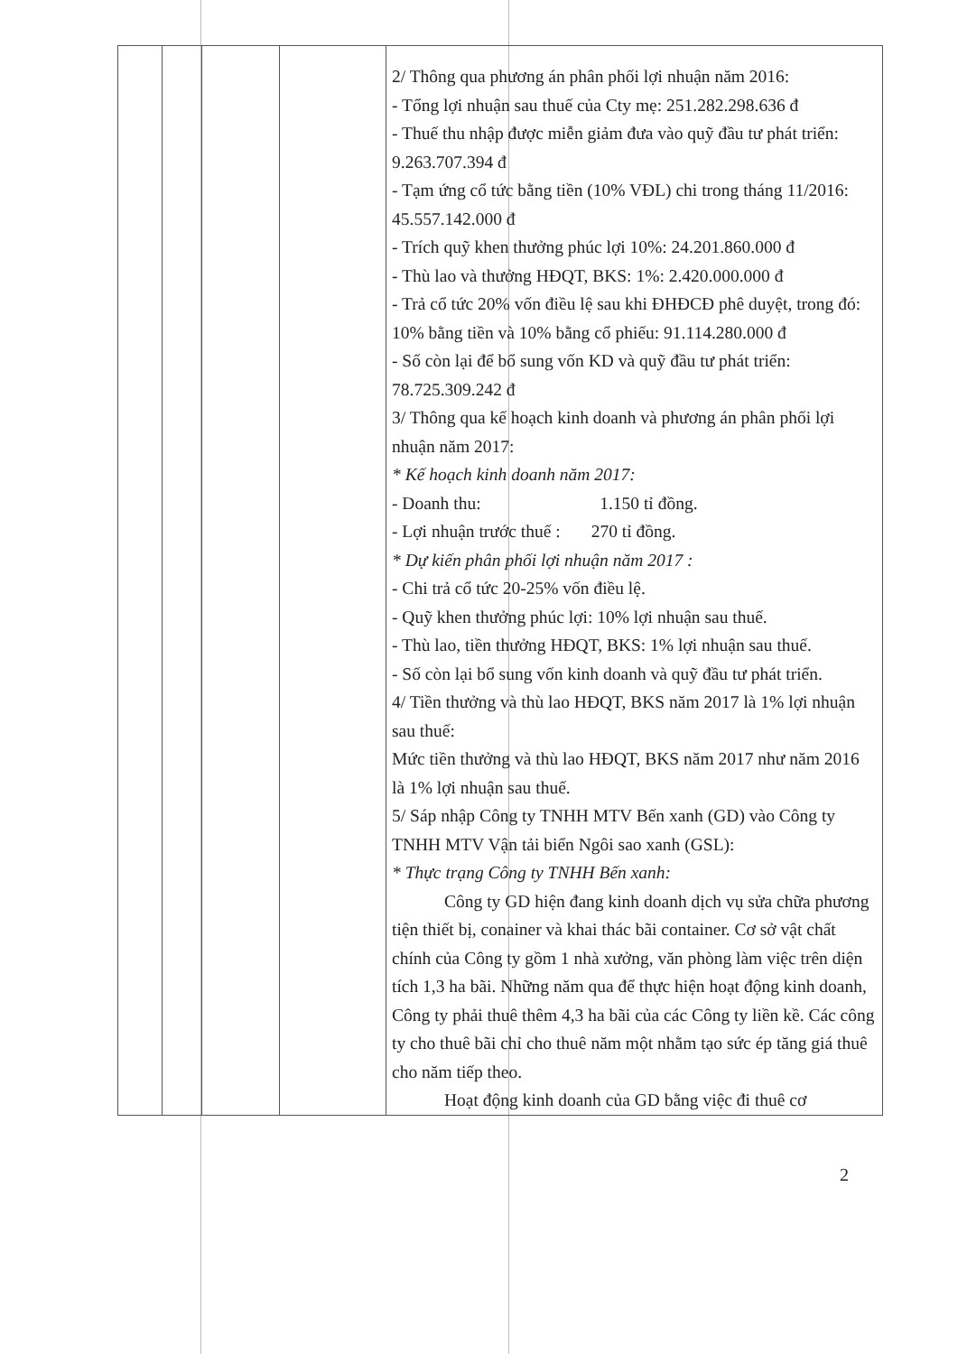| | | | | 2/ Thông qua phương án phân phối lợi nhuận năm 2016: - Tổng lợi nhuận sau thuế của Cty mẹ: 251.282.298.636 đ - Thuế thu nhập được miễn giảm đưa vào quỹ đầu tư phát triển: 9.263.707.394 đ - Tạm ứng cổ tức bằng tiền (10% VĐL) chi trong tháng 11/2016: 45.557.142.000 đ - Trích quỹ khen thưởng phúc lợi 10%: 24.201.860.000 đ - Thù lao và thưởng HĐQT, BKS: 1%: 2.420.000.000 đ - Trả cổ tức 20% vốn điều lệ sau khi ĐHĐCĐ phê duyệt, trong đó: 10% bằng tiền và 10% bằng cổ phiếu: 91.114.280.000 đ - Số còn lại để bổ sung vốn KD và quỹ đầu tư phát triển: 78.725.309.242 đ 3/ Thông qua kế hoạch kinh doanh và phương án phân phối lợi nhuận năm 2017: * Kế hoạch kinh doanh năm 2017: - Doanh thu: 1.150 tỉ đồng. - Lợi nhuận trước thuế : 270 tỉ đồng. * Dự kiến phân phối lợi nhuận năm 2017 : - Chi trả cổ tức 20-25% vốn điều lệ. - Quỹ khen thưởng phúc lợi: 10% lợi nhuận sau thuế. - Thù lao, tiền thưởng HĐQT, BKS: 1% lợi nhuận sau thuế. - Số còn lại bổ sung vốn kinh doanh và quỹ đầu tư phát triển. 4/ Tiền thưởng và thù lao HĐQT, BKS năm 2017 là 1% lợi nhuận sau thuế: Mức tiền thưởng và thù lao HĐQT, BKS năm 2017 như năm 2016 là 1% lợi nhuận sau thuế. 5/ Sáp nhập Công ty TNHH MTV Bến xanh (GD) vào Công ty TNHH MTV Vận tải biển Ngôi sao xanh (GSL): * Thực trạng Công ty TNHH Bến xanh: Công ty GD hiện đang kinh doanh dịch vụ sửa chữa phương tiện thiết bị, conainer và khai thác bãi container. Cơ sở vật chất chính của Công ty gồm 1 nhà xưởng, văn phòng làm việc trên diện tích 1,3 ha bãi. Những năm qua để thực hiện hoạt động kinh doanh, Công ty phải thuê thêm 4,3 ha bãi của các Công ty liền kề. Các công ty cho thuê bãi chỉ cho thuê năm một nhằm tạo sức ép tăng giá thuê cho năm tiếp theo. Hoạt động kinh doanh của GD bằng việc đi thuê cơ |
2